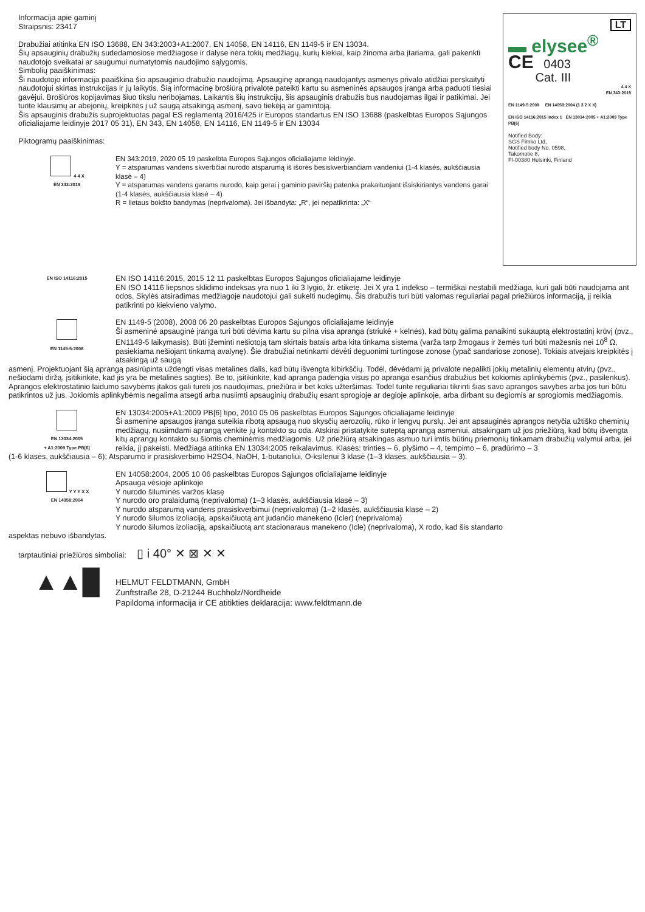Informacija apie gaminį
Straipsnis: 23417
Drabužiai atitinka EN ISO 13688, EN 343:2003+A1:2007, EN 14058, EN 14116, EN 1149-5 ir EN 13034.
Šių apsauginių drabužių sudedamosiose medžiagose ir dalyse nėra tokių medžiagų, kurių kiekiai, kaip žinoma arba įtariama, gali pakenkti naudotojo sveikatai ar saugumui numatytomis naudojimo sąlygomis.
Simbolių paaiškinimas:
Ši naudotojo informacija paaiškina šio apsauginio drabužio naudojimą. Apsauginę aprangą naudojantys asmenys privalo atidžiai perskaityti naudotojui skirtas instrukcijas ir jų laikytis. Šią informacinę brošiūrą privalote pateikti kartu su asmeninės apsaugos įranga arba paduoti tiesiai gavėjui. Brošiūros kopijavimas šiuo tikslu neribojamas. Laikantis šių instrukcijų, šis apsauginis drabužis bus naudojamas ilgai ir patikimai. Jei turite klausimų ar abejonių, kreipkitės į už saugą atsakingą asmenį, savo tiekėją ar gamintoją.
Šis apsauginis drabužis suprojektuotas pagal ES reglamentą 2016/425 ir Europos standartus EN ISO 13688 (paskelbtas Europos Sąjungos oficialiajame leidinyje 2017 05 31), EN 343, EN 14058, EN 14116, EN 1149-5 ir EN 13034
Piktogramų paaiškinimas:
4 4 X
EN 343:2019
EN 343:2019, 2020 05 19 paskelbta Europos Sąjungos oficialiajame leidinyje.
Y = atsparumas vandens skverbčiai nurodo atsparumą iš išorės besiskverbiančiam vandeniui (1-4 klasės, aukščiausia klasė – 4)
Y = atsparumas vandens garams nurodo, kaip gerai į gaminio paviršių patenka prakaituojant išsiskiriantys vandens garai (1-4 klasės, aukščiausia klasė – 4)
R = lietaus bokšto bandymas (neprivaloma). Jei išbandyta: „R“, jei nepatikrinta: „X“
LT
▬ elysee<sup>®</sup>
CE 0403
Cat. III
4 4 X
EN 343:2019
EN 1149-5:2008 EN 14058:2004 (1 3 2 X X)
EN ISO 14116:2015 Index 1 EN 13034:2005 + A1:2009 Type PB[6]
Notified Body:
SGS Fimko Ltd,
Notified body No. 0598,
Takomotie 8,
FI-00380 Helsinki, Finland
EN ISO 14116:2015
EN ISO 14116:2015, 2015 12 11 paskelbtas Europos Sąjungos oficialiajame leidinyje
EN ISO 14116 liepsnos sklidimo indeksas yra nuo 1 iki 3 lygio, žr. etiketę. Jei X yra 1 indekso – termiškai nestabili medžiaga, kuri gali būti naudojama ant odos. Skylės atsiradimas medžiagoje naudotojui gali sukelti nudegimų. Šis drabužis turi būti valomas reguliariai pagal priežiūros informaciją, jį reikia patikrinti po kiekvieno valymo.
EN 1149-5:2008
EN 1149-5 (2008), 2008 06 20 paskelbtas Europos Sąjungos oficialiajame leidinyje
Ši asmeninė apsauginė įranga turi būti dėvima kartu su pilna visa apranga (striukė + kelnės), kad būtų galima panaikinti sukauptą elektrostatinį krūvį (pvz., EN1149-5 laikymasis). Būti įžeminti nešiotoją tam skirtais batais arba kita tinkama sistema (varža tarp žmogaus ir žemės turi būti mažesnis nei 10<sup>8</sup> Ω, pasiekiama nešiojant tinkamą avalynę). Šie drabužiai netinkami dėvėti deguonimi turtingose zonose (ypač sandariose zonose). Tokiais atvejais kreipkitės į atsakingą už saugą
asmenį. Projektuojant šią aprangą pasirūpinta uždengti visas metalines dalis, kad būtų išvengta kibirkščių. Todėl, dėvėdami ją privalote nepalikti jokių metalinių elementų atvirų (pvz., nešiodami diržą, įsitikinkite, kad jis yra be metalinės sagties). Be to, įsitikinkite, kad apranga padengia visus po apranga esančius drabužius bet kokiomis aplinkybėmis (pvz., pasilenkus). Aprangos elektrostatinio laidumo savybėms įtakos gali turėti jos naudojimas, priežiūra ir bet koks užteršimas. Todėl turite reguliariai tikrinti šias savo aprangos savybes arba jos turi būtu patikrintos už jus. Jokiomis aplinkybėmis negalima atsegti arba nusiimti apsauginių drabužių esant sprogioje ar degioje aplinkoje, arba dirbant su degiomis ar sprogiomis medžiagomis.
EN 13034:2005
+ A1:2009 Type PB[6]
EN 13034:2005+A1:2009 PB[6] tipo, 2010 05 06 paskelbtas Europos Sąjungos oficialiajame leidinyje
Ši asmenine apsaugos įranga suteikia ribotą apsaugą nuo skysčių aerozolių, rūko ir lengvų purslų. Jei ant apsauginės aprangos netyčia užtiško cheminių medžiagų, nusiimdami aprangą venkite jų kontakto su oda. Atskirai pristatykite suteptą aprangą asmeniui, atsakingam už jos priežiūrą, kad būtų išvengta kitų aprangų kontakto su šiomis cheminėmis medžiagomis. Už priežiūrą atsakingas asmuo turi imtis būtinų priemonių tinkamam drabužių valymui arba, jei reikia, jį pakeisti. Medžiaga atitinka EN 13034:2005 reikalavimus. Klasės: trinties – 6, plyšimo – 4, tempimo – 6, pradūrimo – 3
(1-6 klasės, aukščiausia – 6); Atsparumo ir prasiskverbimo H2SO4, NaOH, 1-butanoliui, O-ksilenui 3 klasė (1–3 klasės, aukščiausia – 3).
Y Y Y X X
EN 14058:2004
EN 14058:2004, 2005 10 06 paskelbtas Europos Sąjungos oficialiajame leidinyje
Apsauga vėsioje aplinkoje
Y nurodo šiluminės varžos klasę
Y nurodo oro pralaidumą (neprivaloma) (1–3 klasės, aukščiausia klasė – 3)
Y nurodo atsparumą vandens prasiskverbimui (neprivaloma) (1–2 klasės, aukščiausia klasė – 2)
Y nurodo šilumos izoliaciją, apskaičiuotą ant judančio manekeno (Icler) (neprivaloma)
Y nurodo šilumos izoliaciją, apskaičiuotą ant stacionaraus manekeno (Icle) (neprivaloma), X rodo, kad šis standarto
aspektas nebuvo išbandytas.
tarptautiniai priežiūros simboliai: ▯ i 40° ✕ ⊠ ✕ ✕
▲▲█
HELMUT FELDTMANN, GmbH
Zunftstraße 28, D-21244 Buchholz/Nordheide
Papildoma informacija ir CE atitikties deklaracija: www.feldtmann.de